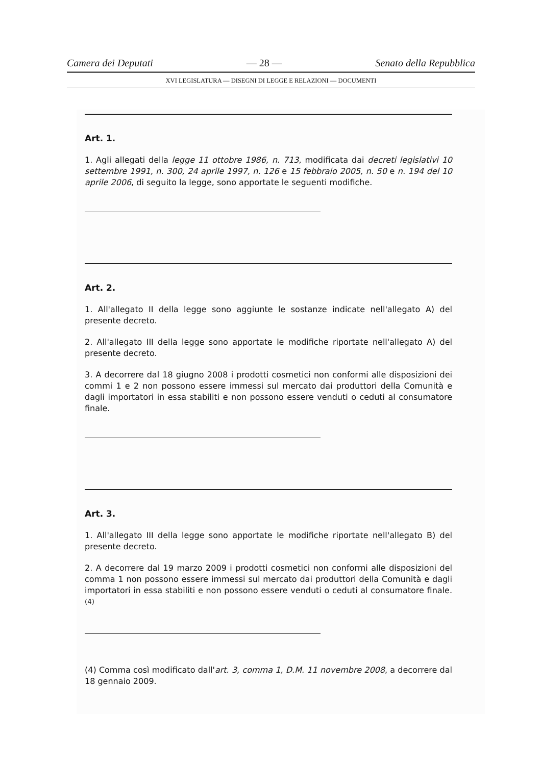Camera dei Deputati — 28 — Senato della Repubblica
XVI LEGISLATURA — DISEGNI DI LEGGE E RELAZIONI — DOCUMENTI
Art. 1.
1. Agli allegati della legge 11 ottobre 1986, n. 713, modificata dai decreti legislativi 10 settembre 1991, n. 300, 24 aprile 1997, n. 126 e 15 febbraio 2005, n. 50 e n. 194 del 10 aprile 2006, di seguito la legge, sono apportate le seguenti modifiche.
Art. 2.
1. All'allegato II della legge sono aggiunte le sostanze indicate nell'allegato A) del presente decreto.
2. All'allegato III della legge sono apportate le modifiche riportate nell'allegato A) del presente decreto.
3. A decorrere dal 18 giugno 2008 i prodotti cosmetici non conformi alle disposizioni dei commi 1 e 2 non possono essere immessi sul mercato dai produttori della Comunità e dagli importatori in essa stabiliti e non possono essere venduti o ceduti al consumatore finale.
Art. 3.
1. All'allegato III della legge sono apportate le modifiche riportate nell'allegato B) del presente decreto.
2. A decorrere dal 19 marzo 2009 i prodotti cosmetici non conformi alle disposizioni del comma 1 non possono essere immessi sul mercato dai produttori della Comunità e dagli importatori in essa stabiliti e non possono essere venduti o ceduti al consumatore finale. <sup>(4)</sup>
(4) Comma così modificato dall'art. 3, comma 1, D.M. 11 novembre 2008, a decorrere dal 18 gennaio 2009.